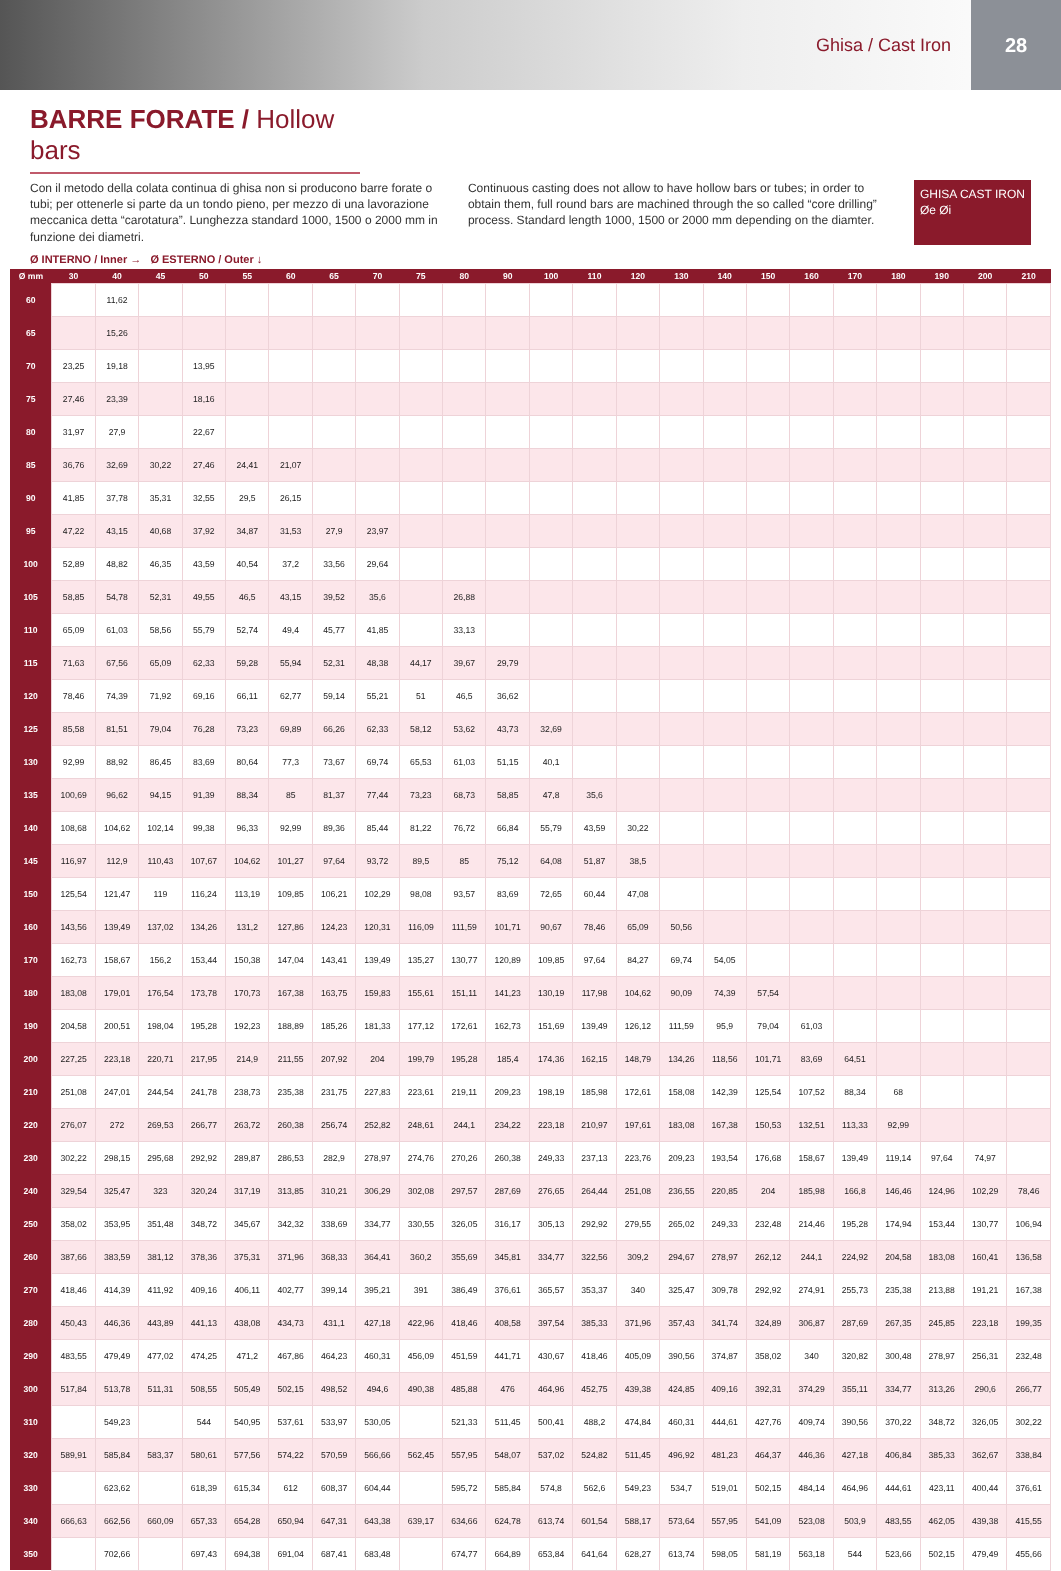Ghisa / Cast Iron
28
BARRE FORATE / Hollow bars
Con il metodo della colata continua di ghisa non si producono barre forate o tubi; per ottenerle si parte da un tondo pieno, per mezzo di una lavorazione meccanica detta “carotatura”. Lunghezza standard 1000, 1500 o 2000 mm in funzione dei diametri.
Continuous casting does not allow to have hollow bars or tubes; in order to obtain them, full round bars are machined through the so called “core drilling” process. Standard length 1000, 1500 or 2000 mm depending on the diamter.
GHISA CAST IRON
Øe Øi
Ø INTERNO / Inner → Ø ESTERNO / Outer ↓
| Ø mm | 30 | 40 | 45 | 50 | 55 | 60 | 65 | 70 | 75 | 80 | 90 | 100 | 110 | 120 | 130 | 140 | 150 | 160 | 170 | 180 | 190 | 200 | 210 |
| --- | --- | --- | --- | --- | --- | --- | --- | --- | --- | --- | --- | --- | --- | --- | --- | --- | --- | --- | --- | --- | --- | --- | --- |
| 60 | | 11,62 | | | | | | | | | | | | | | | | | | | | | |
| 65 | | 15,26 | | | | | | | | | | | | | | | | | | | | | |
| 70 | 23,25 | 19,18 | | 13,95 | | | | | | | | | | | | | | | | | | | |
| 75 | 27,46 | 23,39 | | 18,16 | | | | | | | | | | | | | | | | | | | |
| 80 | 31,97 | 27,9 | | 22,67 | | | | | | | | | | | | | | | | | | | |
| 85 | 36,76 | 32,69 | 30,22 | 27,46 | 24,41 | 21,07 | | | | | | | | | | | | | | | | | |
| 90 | 41,85 | 37,78 | 35,31 | 32,55 | 29,5 | 26,15 | | | | | | | | | | | | | | | | | |
| 95 | 47,22 | 43,15 | 40,68 | 37,92 | 34,87 | 31,53 | 27,9 | 23,97 | | | | | | | | | | | | | | | |
| 100 | 52,89 | 48,82 | 46,35 | 43,59 | 40,54 | 37,2 | 33,56 | 29,64 | | | | | | | | | | | | | | | |
| 105 | 58,85 | 54,78 | 52,31 | 49,55 | 46,5 | 43,15 | 39,52 | 35,6 | | 26,88 | | | | | | | | | | | | | |
| 110 | 65,09 | 61,03 | 58,56 | 55,79 | 52,74 | 49,4 | 45,77 | 41,85 | | 33,13 | | | | | | | | | | | | | |
| 115 | 71,63 | 67,56 | 65,09 | 62,33 | 59,28 | 55,94 | 52,31 | 48,38 | 44,17 | 39,67 | 29,79 | | | | | | | | | | | | |
| 120 | 78,46 | 74,39 | 71,92 | 69,16 | 66,11 | 62,77 | 59,14 | 55,21 | 51 | 46,5 | 36,62 | | | | | | | | | | | | |
| 125 | 85,58 | 81,51 | 79,04 | 76,28 | 73,23 | 69,89 | 66,26 | 62,33 | 58,12 | 53,62 | 43,73 | 32,69 | | | | | | | | | | | |
| 130 | 92,99 | 88,92 | 86,45 | 83,69 | 80,64 | 77,3 | 73,67 | 69,74 | 65,53 | 61,03 | 51,15 | 40,1 | | | | | | | | | | | |
| 135 | 100,69 | 96,62 | 94,15 | 91,39 | 88,34 | 85 | 81,37 | 77,44 | 73,23 | 68,73 | 58,85 | 47,8 | 35,6 | | | | | | | | | | |
| 140 | 108,68 | 104,62 | 102,14 | 99,38 | 96,33 | 92,99 | 89,36 | 85,44 | 81,22 | 76,72 | 66,84 | 55,79 | 43,59 | 30,22 | | | | | | | | | |
| 145 | 116,97 | 112,9 | 110,43 | 107,67 | 104,62 | 101,27 | 97,64 | 93,72 | 89,5 | 85 | 75,12 | 64,08 | 51,87 | 38,5 | | | | | | | | | |
| 150 | 125,54 | 121,47 | 119 | 116,24 | 113,19 | 109,85 | 106,21 | 102,29 | 98,08 | 93,57 | 83,69 | 72,65 | 60,44 | 47,08 | | | | | | | | | |
| 160 | 143,56 | 139,49 | 137,02 | 134,26 | 131,2 | 127,86 | 124,23 | 120,31 | 116,09 | 111,59 | 101,71 | 90,67 | 78,46 | 65,09 | 50,56 | | | | | | | | |
| 170 | 162,73 | 158,67 | 156,2 | 153,44 | 150,38 | 147,04 | 143,41 | 139,49 | 135,27 | 130,77 | 120,89 | 109,85 | 97,64 | 84,27 | 69,74 | 54,05 | | | | | | | |
| 180 | 183,08 | 179,01 | 176,54 | 173,78 | 170,73 | 167,38 | 163,75 | 159,83 | 155,61 | 151,11 | 141,23 | 130,19 | 117,98 | 104,62 | 90,09 | 74,39 | 57,54 | | | | | | |
| 190 | 204,58 | 200,51 | 198,04 | 195,28 | 192,23 | 188,89 | 185,26 | 181,33 | 177,12 | 172,61 | 162,73 | 151,69 | 139,49 | 126,12 | 111,59 | 95,9 | 79,04 | 61,03 | | | | | |
| 200 | 227,25 | 223,18 | 220,71 | 217,95 | 214,9 | 211,55 | 207,92 | 204 | 199,79 | 195,28 | 185,4 | 174,36 | 162,15 | 148,79 | 134,26 | 118,56 | 101,71 | 83,69 | 64,51 | | | | |
| 210 | 251,08 | 247,01 | 244,54 | 241,78 | 238,73 | 235,38 | 231,75 | 227,83 | 223,61 | 219,11 | 209,23 | 198,19 | 185,98 | 172,61 | 158,08 | 142,39 | 125,54 | 107,52 | 88,34 | 68 | | | |
| 220 | 276,07 | 272 | 269,53 | 266,77 | 263,72 | 260,38 | 256,74 | 252,82 | 248,61 | 244,1 | 234,22 | 223,18 | 210,97 | 197,61 | 183,08 | 167,38 | 150,53 | 132,51 | 113,33 | 92,99 | | | |
| 230 | 302,22 | 298,15 | 295,68 | 292,92 | 289,87 | 286,53 | 282,9 | 278,97 | 274,76 | 270,26 | 260,38 | 249,33 | 237,13 | 223,76 | 209,23 | 193,54 | 176,68 | 158,67 | 139,49 | 119,14 | 97,64 | 74,97 | |
| 240 | 329,54 | 325,47 | 323 | 320,24 | 317,19 | 313,85 | 310,21 | 306,29 | 302,08 | 297,57 | 287,69 | 276,65 | 264,44 | 251,08 | 236,55 | 220,85 | 204 | 185,98 | 166,8 | 146,46 | 124,96 | 102,29 | 78,46 |
| 250 | 358,02 | 353,95 | 351,48 | 348,72 | 345,67 | 342,32 | 338,69 | 334,77 | 330,55 | 326,05 | 316,17 | 305,13 | 292,92 | 279,55 | 265,02 | 249,33 | 232,48 | 214,46 | 195,28 | 174,94 | 153,44 | 130,77 | 106,94 |
| 260 | 387,66 | 383,59 | 381,12 | 378,36 | 375,31 | 371,96 | 368,33 | 364,41 | 360,2 | 355,69 | 345,81 | 334,77 | 322,56 | 309,2 | 294,67 | 278,97 | 262,12 | 244,1 | 224,92 | 204,58 | 183,08 | 160,41 | 136,58 |
| 270 | 418,46 | 414,39 | 411,92 | 409,16 | 406,11 | 402,77 | 399,14 | 395,21 | 391 | 386,49 | 376,61 | 365,57 | 353,37 | 340 | 325,47 | 309,78 | 292,92 | 274,91 | 255,73 | 235,38 | 213,88 | 191,21 | 167,38 |
| 280 | 450,43 | 446,36 | 443,89 | 441,13 | 438,08 | 434,73 | 431,1 | 427,18 | 422,96 | 418,46 | 408,58 | 397,54 | 385,33 | 371,96 | 357,43 | 341,74 | 324,89 | 306,87 | 287,69 | 267,35 | 245,85 | 223,18 | 199,35 |
| 290 | 483,55 | 479,49 | 477,02 | 474,25 | 471,2 | 467,86 | 464,23 | 460,31 | 456,09 | 451,59 | 441,71 | 430,67 | 418,46 | 405,09 | 390,56 | 374,87 | 358,02 | 340 | 320,82 | 300,48 | 278,97 | 256,31 | 232,48 |
| 300 | 517,84 | 513,78 | 511,31 | 508,55 | 505,49 | 502,15 | 498,52 | 494,6 | 490,38 | 485,88 | 476 | 464,96 | 452,75 | 439,38 | 424,85 | 409,16 | 392,31 | 374,29 | 355,11 | 334,77 | 313,26 | 290,6 | 266,77 |
| 310 | | 549,23 | | 544 | 540,95 | 537,61 | 533,97 | 530,05 | | 521,33 | 511,45 | 500,41 | 488,2 | 474,84 | 460,31 | 444,61 | 427,76 | 409,74 | 390,56 | 370,22 | 348,72 | 326,05 | 302,22 |
| 320 | 589,91 | 585,84 | 583,37 | 580,61 | 577,56 | 574,22 | 570,59 | 566,66 | 562,45 | 557,95 | 548,07 | 537,02 | 524,82 | 511,45 | 496,92 | 481,23 | 464,37 | 446,36 | 427,18 | 406,84 | 385,33 | 362,67 | 338,84 |
| 330 | | 623,62 | | 618,39 | 615,34 | 612 | 608,37 | 604,44 | | 595,72 | 585,84 | 574,8 | 562,6 | 549,23 | 534,7 | 519,01 | 502,15 | 484,14 | 464,96 | 444,61 | 423,11 | 400,44 | 376,61 |
| 340 | 666,63 | 662,56 | 660,09 | 657,33 | 654,28 | 650,94 | 647,31 | 643,38 | 639,17 | 634,66 | 624,78 | 613,74 | 601,54 | 588,17 | 573,64 | 557,95 | 541,09 | 523,08 | 503,9 | 483,55 | 462,05 | 439,38 | 415,55 |
| 350 | | 702,66 | | 697,43 | 694,38 | 691,04 | 687,41 | 683,48 | | 674,77 | 664,89 | 653,84 | 641,64 | 628,27 | 613,74 | 598,05 | 581,19 | 563,18 | 544 | 523,66 | 502,15 | 479,49 | 455,66 |